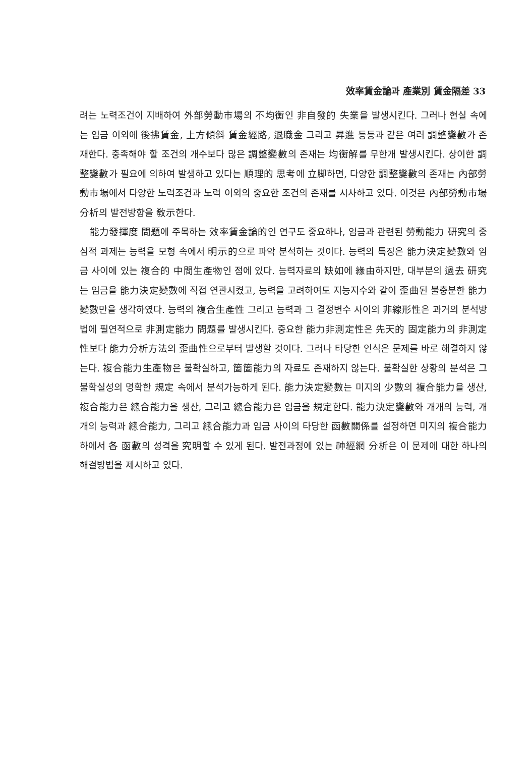效率賃金論과 產業別 賃金隔差 33
려는 노력조건이 지배하여 外部勞動市場의 不均衡인 非自發的 失業을 발생시킨다. 그러나 현실 속에는 임금 이외에 後拂賃金, 上方傾斜 賃金經路, 退職金 그리고 昇進 등등과 같은 여러 調整變數가 존재한다. 충족해야 할 조건의 개수보다 많은 調整變數의 존재는 均衡解를 무한개 발생시킨다. 상이한 調整變數가 필요에 의하여 발생하고 있다는 順理的 思考에 立脚하면, 다양한 調整變數의 존재는 內部勞動市場에서 다양한 노력조건과 노력 이외의 중요한 조건의 존재를 시사하고 있다. 이것은 內部勞動市場 分析의 발전방향을 敎示한다.
能力發揮度 問題에 주목하는 效率賃金論的인 연구도 중요하나, 임금과 관련된 勞動能力 研究의 중심적 과제는 능력을 모형 속에서 明示的으로 파악 분석하는 것이다. 능력의 특징은 能力決定變數와 임금 사이에 있는 複合的 中間生產物인 점에 있다. 능력자료의 缺如에 緣由하지만, 대부분의 過去 研究는 임금을 能力決定變數에 직접 연관시켰고, 능력을 고려하여도 지능지수와 같이 歪曲된 불충분한 能力變數만을 생각하였다. 능력의 複合生產性 그리고 능력과 그 결정변수 사이의 非線形性은 과거의 분석방법에 필연적으로 非測定能力 問題를 발생시킨다. 중요한 能力非測定性은 先天的 固定能力의 非測定性보다 能力分析方法의 歪曲性으로부터 발생할 것이다. 그러나 타당한 인식은 문제를 바로 해결하지 않는다. 複合能力生產物은 불확실하고, 箇箇能力의 자료도 존재하지 않는다. 불확실한 상황의 분석은 그 불확실성의 명확한 規定 속에서 분석가능하게 된다. 能力決定變數는 미지의 少數의 複合能力을 생산, 複合能力은 總合能力을 생산, 그리고 總合能力은 임금을 規定한다. 能力決定變數와 개개의 능력, 개개의 능력과 總合能力, 그리고 總合能力과 임금 사이의 타당한 函數關係를 설정하면 미지의 複合能力하에서 各 函數의 성격을 究明할 수 있게 된다. 발전과정에 있는 神經網 分析은 이 문제에 대한 하나의 해결방법을 제시하고 있다.